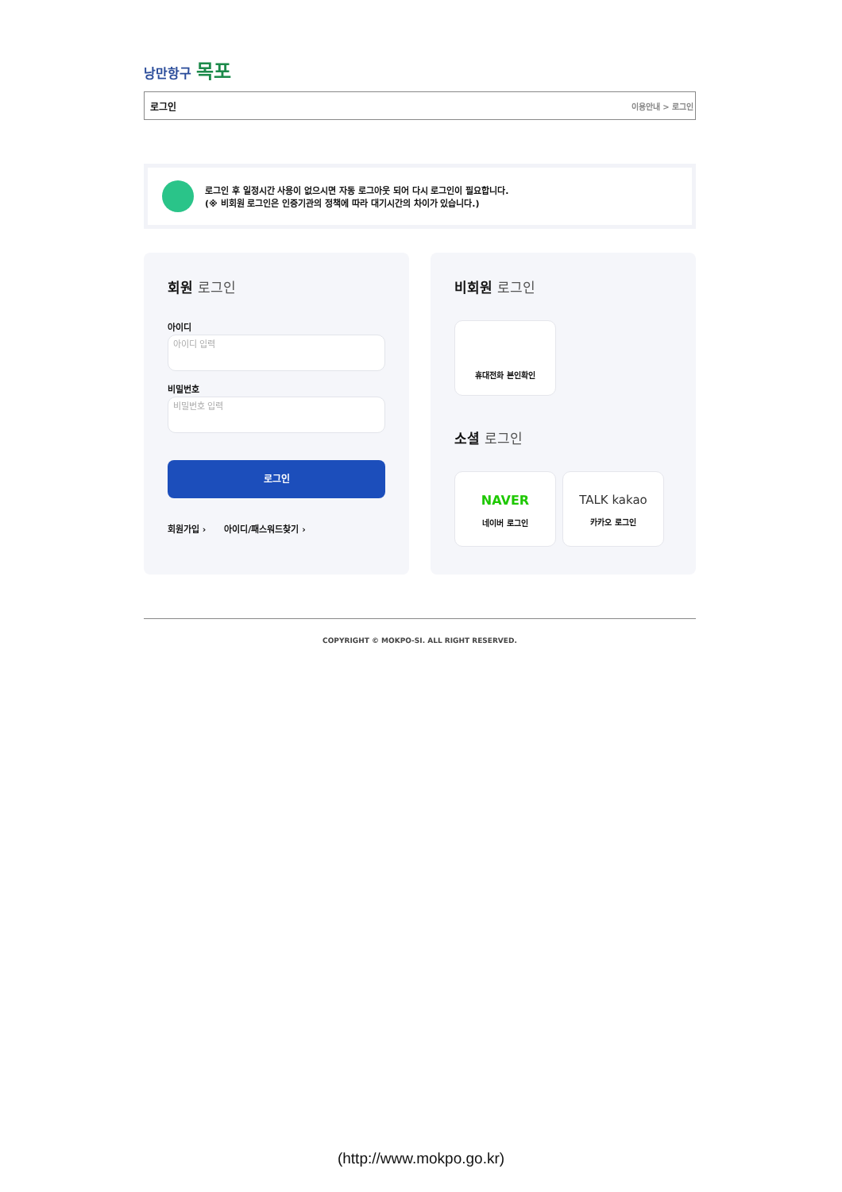낭만항구 목포
로그인 이용안내 > 로그인
로그인 후 일정시간 사용이 없으시면 자동 로그아웃 되어 다시 로그인이 필요합니다.
(※ 비회원 로그인은 인증기관의 정책에 따라 대기시간의 차이가 있습니다.)
회원 로그인
아이디
아이디 입력
비밀번호
비밀번호 입력
로그인
회원가입 › 아이디/패스워드찾기 ›
비회원 로그인
휴대전화 본인확인
소셜 로그인
NAVER
네이버 로그인
TALK kakao
카카오 로그인
COPYRIGHT © MOKPO-SI. ALL RIGHT RESERVED.
(http://www.mokpo.go.kr)